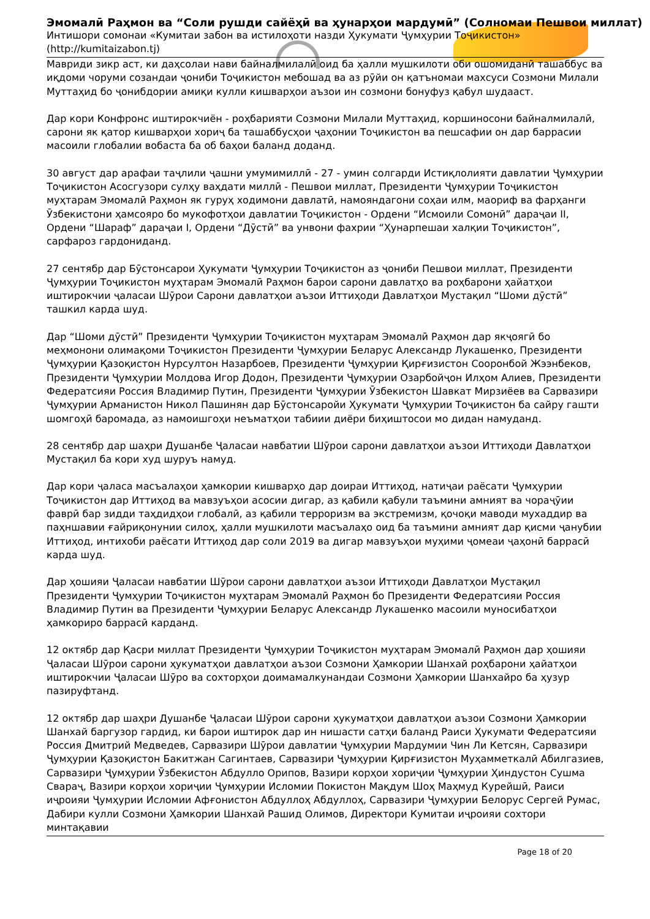Эмомалӣ Раҳмон ва “Соли рушди сайёҳӣ ва ҳунарҳои мардумӣ” (Солномаи Пешвои миллат)
Интишори сомонаи «Кумитаи забон ва истилоҳоти назди Ҳукумати Ҷумҳурии Тоҷикистон»
(http://kumitaizabon.tj)
Мавриди зикр аст, ки даҳсолаи нави байналмилалӣ оид ба ҳалли мушкилоти оби ошомиданӣ ташаббус ва иқдоми чоруми созандаи ҷониби Тоҷикистон мебошад ва аз рӯйи он қатъномаи махсуси Созмони Милали Муттаҳид бо ҷонибдории амиқи кулли кишварҳои аъзои ин созмони бонуфуз қабул шудааст.
Дар кори Конфронс иштирокчиён - роҳбарияти Созмони Милали Муттаҳид, коршиносони байналмилалӣ, сарони як қатор кишварҳои хориҷ ба ташаббусҳои ҷаҳонии Тоҷикистон ва пешсафии он дар баррасии масоили глобалии вобаста ба об баҳои баланд доданд.
30 август дар арафаи таҷлили ҷашни умумимиллӣ - 27 - умин солгарди Истиқлолияти давлатии Ҷумҳурии Тоҷикистон Асосгузори сулҳу ваҳдати миллӣ - Пешвои миллат, Президенти Ҷумҳурии Тоҷикистон муҳтарам Эмомалӣ Раҳмон як гуруҳ ходимони давлатӣ, намояндагони соҳаи илм, маориф ва фарҳанги Ӯзбекистони ҳамсояро бо мукофотҳои давлатии Тоҷикистон - Ордени “Исмоили Сомонӣ” дараҷаи II, Ордени “Шараф” дараҷаи I, Ордени “Дӯстӣ” ва унвони фахрии “Ҳунарпешаи халқии Тоҷикистон”, сарфароз гардониданд.
27 сентябр дар Бӯстонсарои Ҳукумати Ҷумҳурии Тоҷикистон аз ҷониби Пешвои миллат, Президенти Ҷумҳурии Тоҷикистон муҳтарам Эмомалӣ Раҳмон барои сарони давлатҳо ва роҳбарони ҳайатҳои иштирокчии ҷаласаи Шӯрои Сарони давлатҳои аъзои Иттиҳоди Давлатҳои Мустақил “Шоми дӯстӣ” ташкил карда шуд.
Дар “Шоми дӯстӣ” Президенти Ҷумҳурии Тоҷикистон муҳтарам Эмомалӣ Раҳмон дар якҷоягӣ бо меҳмонони олимақоми Тоҷикистон Президенти Ҷумҳурии Беларус Александр Лукашенко, Президенти Ҷумҳурии Қазоқистон Нурсултон Назарбоев, Президенти Ҷумҳурии Қирғизистон Сооронбой Жээнбеков, Президенти Ҷумҳурии Молдова Игор Додон, Президенти Ҷумҳурии Озарбойҷон Илҳом Алиев, Президенти Федератсияи Россия Владимир Путин, Президенти Ҷумҳурии Ӯзбекистон Шавкат Мирзиёев ва Сарвазири Ҷумҳурии Арманистон Никол Пашинян дар Бӯстонсаройи Ҳукумати Ҷумҳурии Тоҷикистон ба сайру гашти шомгоҳӣ баромада, аз намоишгоҳи неъматҳои табиии диёри биҳиштосои мо дидан намуданд.
28 сентябр дар шаҳри Душанбе Ҷаласаи навбатии Шӯрои сарони давлатҳои аъзои Иттиҳоди Давлатҳои Мустақил ба кори худ шуруъ намуд.
Дар кори ҷаласа масъалаҳои ҳамкории кишварҳо дар доираи Иттиҳод, натиҷаи раёсати Ҷумҳурии Тоҷикистон дар Иттиҳод ва мавзуъҳои асосии дигар, аз қабили қабули таъмини амният ва чораҷӯии фаврӣ бар зидди таҳдидҳои глобалӣ, аз қабили терроризм ва экстремизм, қочоқи маводи мухаддир ва паҳншавии ғайриқонунии силоҳ, ҳалли мушкилоти масъалаҳо оид ба таъмини амният дар қисми ҷанубии Иттиҳод, интихоби раёсати Иттиҳод дар соли 2019 ва дигар мавзуъҳои муҳими ҷомеаи ҷаҳонӣ баррасӣ карда шуд.
Дар ҳошияи Ҷаласаи навбатии Шӯрои сарони давлатҳои аъзои Иттиҳоди Давлатҳои Мустақил Президенти Ҷумҳурии Тоҷикистон муҳтарам Эмомалӣ Раҳмон бо Президенти Федератсияи Россия Владимир Путин ва Президенти Ҷумҳурии Беларус Александр Лукашенко масоили муносибатҳои ҳамкориро баррасӣ карданд.
12 октябр дар Қасри миллат Президенти Ҷумҳурии Тоҷикистон муҳтарам Эмомалӣ Раҳмон дар ҳошияи Ҷаласаи Шӯрои сарони ҳукуматҳои давлатҳои аъзои Созмони Ҳамкории Шанхай роҳбарони ҳайатҳои иштирокчии Ҷаласаи Шӯро ва сохторҳои доимамалкунандаи Созмони Ҳамкории Шанхайро ба ҳузур пазируфтанд.
12 октябр дар шаҳри Душанбе Ҷаласаи Шӯрои сарони ҳукуматҳои давлатҳои аъзои Созмони Ҳамкории Шанхай баргузор гардид, ки барои иштирок дар ин нишасти сатҳи баланд Раиси Ҳукумати Федератсияи Россия Дмитрий Медведев, Сарвазири Шӯрои давлатии Ҷумҳурии Мардумии Чин Ли Кетсян, Сарвазири Ҷумҳурии Қазоқистон Бакитжан Сагинтаев, Сарвазири Ҷумҳурии Қирғизистон Муҳамметкалӣ Абилгазиев, Сарвазири Ҷумҳурии Ӯзбекистон Абдулло Орипов, Вазири корҳои хориҷии Ҷумҳурии Ҳиндустон Сушма Свараҷ, Вазири корҳои хориҷии Ҷумҳурии Исломии Покистон Мақдум Шоҳ Маҳмуд Курейшӣ, Раиси иҷроияи Ҷумҳурии Исломии Афғонистон Абдуллоҳ Абдуллоҳ, Сарвазири Ҷумҳурии Белорус Сергей Румас, Дабири кулли Созмони Ҳамкории Шанхай Рашид Олимов, Директори Кумитаи иҷроияи сохтори минтақавии
Page 18 of 20